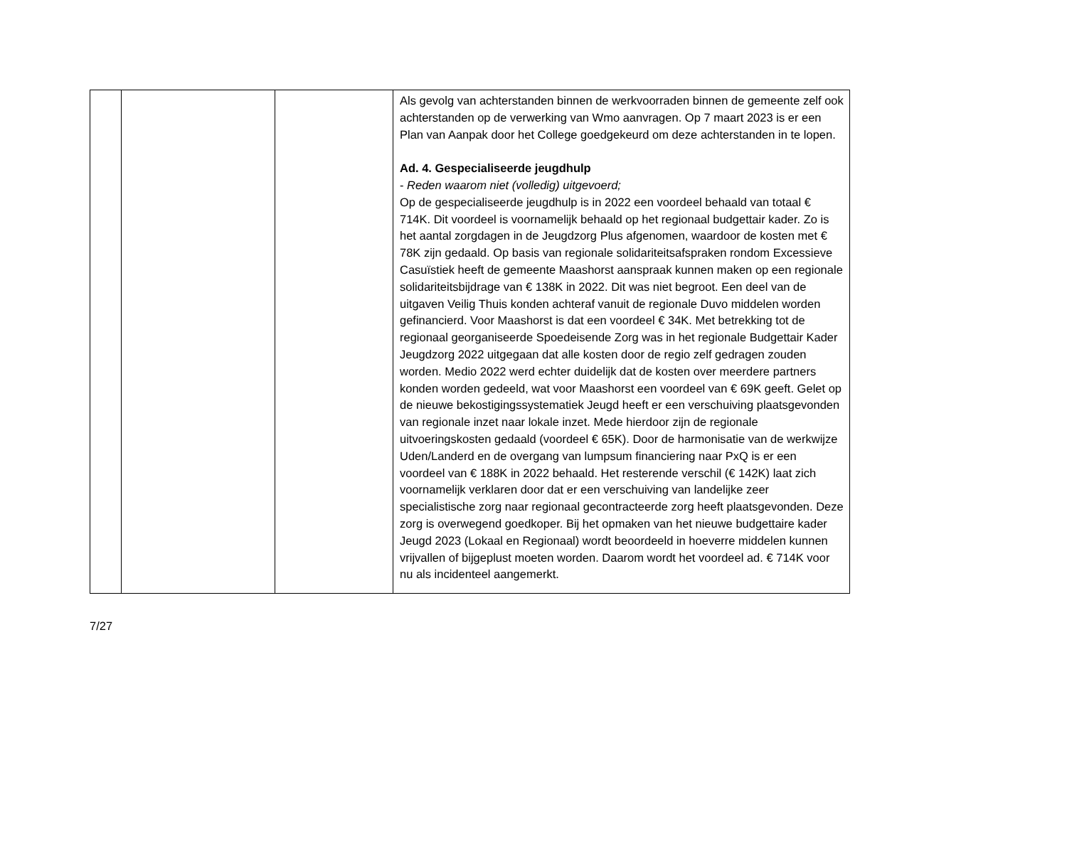| | | | Als gevolg van achterstanden binnen de werkvoorraden binnen de gemeente zelf ook achterstanden op de verwerking van Wmo aanvragen. Op 7 maart 2023 is er een Plan van Aanpak door het College goedgekeurd om deze achterstanden in te lopen. Ad. 4. Gespecialiseerde jeugdhulp - Reden waarom niet (volledig) uitgevoerd; Op de gespecialiseerde jeugdhulp is in 2022 een voordeel behaald van totaal € 714K. Dit voordeel is voornamelijk behaald op het regionaal budgettair kader. Zo is het aantal zorgdagen in de Jeugdzorg Plus afgenomen, waardoor de kosten met € 78K zijn gedaald. Op basis van regionale solidariteitsafspraken rondom Excessieve Casuïstiek heeft de gemeente Maashorst aanspraak kunnen maken op een regionale solidariteitsbijdrage van € 138K in 2022. Dit was niet begroot. Een deel van de uitgaven Veilig Thuis konden achteraf vanuit de regionale Duvo middelen worden gefinancierd. Voor Maashorst is dat een voordeel € 34K. Met betrekking tot de regionaal georganiseerde Spoedeisende Zorg was in het regionale Budgettair Kader Jeugdzorg 2022 uitgegaan dat alle kosten door de regio zelf gedragen zouden worden. Medio 2022 werd echter duidelijk dat de kosten over meerdere partners konden worden gedeeld, wat voor Maashorst een voordeel van € 69K geeft. Gelet op de nieuwe bekostigingssystematiek Jeugd heeft er een verschuiving plaatsgevonden van regionale inzet naar lokale inzet. Mede hierdoor zijn de regionale uitvoeringskosten gedaald (voordeel € 65K). Door de harmonisatie van de werkwijze Uden/Landerd en de overgang van lumpsum financiering naar PxQ is er een voordeel van € 188K in 2022 behaald. Het resterende verschil (€ 142K) laat zich voornamelijk verklaren door dat er een verschuiving van landelijke zeer specialistische zorg naar regionaal gecontracteerde zorg heeft plaatsgevonden. Deze zorg is overwegend goedkoper. Bij het opmaken van het nieuwe budgettaire kader Jeugd 2023 (Lokaal en Regionaal) wordt beoordeeld in hoeverre middelen kunnen vrijvallen of bijgeplust moeten worden. Daarom wordt het voordeel ad. € 714K voor nu als incidenteel aangemerkt. |
7/27